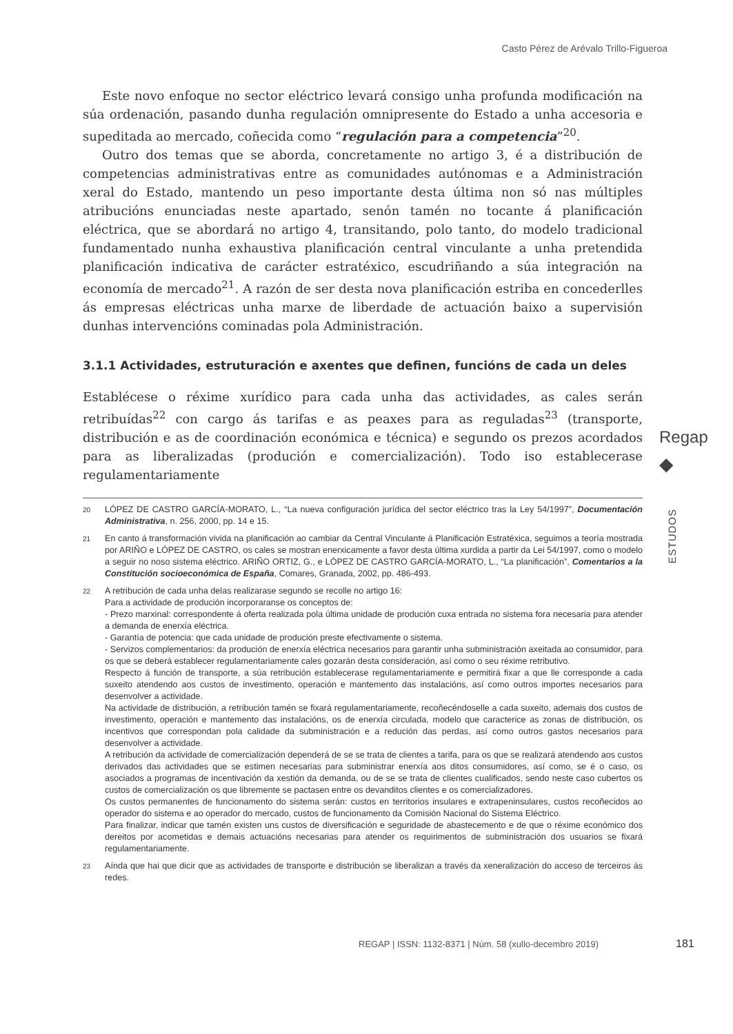Casto Pérez de Arévalo Trillo-Figueroa
Este novo enfoque no sector eléctrico levará consigo unha profunda modificación na súa ordenación, pasando dunha regulación omnipresente do Estado a unha accesoria e supeditada ao mercado, coñecida como “regulación para a competencia”<sup>20</sup>.
Outro dos temas que se aborda, concretamente no artigo 3, é a distribución de competencias administrativas entre as comunidades autónomas e a Administración xeral do Estado, mantendo un peso importante desta última non só nas múltiples atribucións enunciadas neste apartado, senón tamén no tocante á planificación eléctrica, que se abordará no artigo 4, transitando, polo tanto, do modelo tradicional fundamentado nunha exhaustiva planificación central vinculante a unha pretendida planificación indicativa de carácter estratéxico, escudriñando a súa integración na economía de mercado<sup>21</sup>. A razón de ser desta nova planificación estriba en concederlles ás empresas eléctricas unha marxe de liberdade de actuación baixo a supervisión dunhas intervencións cominadas pola Administración.
3.1.1 Actividades, estruturación e axentes que definen, funcións de cada un deles
Establécese o réxime xurídico para cada unha das actividades, as cales serán retribuídas<sup>22</sup> con cargo ás tarifas e as peaxes para as reguladas<sup>23</sup> (transporte, distribución e as de coordinación económica e técnica) e segundo os prezos acordados para as liberalizadas (produción e comercialización). Todo iso establecerase regulamentariamente
20 LÓPEZ DE CASTRO GARCÍA-MORATO, L., “La nueva configuración jurídica del sector eléctrico tras la Ley 54/1997”, Documentación Administrativa, n. 256, 2000, pp. 14 e 15.
21 En canto á transformación vivida na planificación ao cambiar da Central Vinculante á Planificación Estratéxica, seguimos a teoría mostrada por ARIÑO e LÓPEZ DE CASTRO, os cales se mostran enerxicamente a favor desta última xurdida a partir da Lei 54/1997, como o modelo a seguir no noso sistema eléctrico. ARIÑO ORTIZ, G., e LÓPEZ DE CASTRO GARCÍA-MORATO, L., “La planificación”, Comentarios a la Constitución socioeconómica de España, Comares, Granada, 2002, pp. 486-493.
22
A retribución de cada unha delas realizarase segundo se recolle no artigo 16:
Para a actividade de produción incorporaranse os conceptos de:
- Prezo marxinal: correspondente á oferta realizada pola última unidade de produción cuxa entrada no sistema fora necesaria para atender a demanda de enerxía eléctrica.
- Garantía de potencia: que cada unidade de produción preste efectivamente o sistema.
- Servizos complementarios: da produción de enerxía eléctrica necesarios para garantir unha subministración axeitada ao consumidor, para os que se deberá establecer regulamentariamente cales gozarán desta consideración, así como o seu réxime retributivo.
Respecto á función de transporte, a súa retribución establecerase regulamentariamente e permitirá fixar a que lle corresponde a cada suxeito atendendo aos custos de investimento, operación e mantemento das instalacións, así como outros importes necesarios para desenvolver a actividade.
Na actividade de distribución, a retribución tamén se fixará regulamentariamente, recoñecéndoselle a cada suxeito, ademais dos custos de investimento, operación e mantemento das instalacións, os de enerxía circulada, modelo que caracterice as zonas de distribución, os incentivos que correspondan pola calidade da subministración e a redución das perdas, así como outros gastos necesarios para desenvolver a actividade.
A retribución da actividade de comercialización dependerá de se se trata de clientes a tarifa, para os que se realizará atendendo aos custos derivados das actividades que se estimen necesarias para subministrar enerxía aos ditos consumidores, así como, se é o caso, os asociados a programas de incentivación da xestión da demanda, ou de se se trata de clientes cualificados, sendo neste caso cubertos os custos de comercialización os que libremente se pactasen entre os devanditos clientes e os comercializadores.
Os custos permanentes de funcionamento do sistema serán: custos en territorios insulares e extrapeninsulares, custos recoñecidos ao operador do sistema e ao operador do mercado, custos de funcionamento da Comisión Nacional do Sistema Eléctrico.
Para finalizar, indicar que tamén existen uns custos de diversificación e seguridade de abastecemento e de que o réxime económico dos dereitos por acometidas e demais actuacións necesarias para atender os requirimentos de subministración dos usuarios se fixará regulamentariamente.
23 Aínda que hai que dicir que as actividades de transporte e distribución se liberalizan a través da xeneralización do acceso de terceiros ás redes.
Regap
⯁
ESTUDOS
REGAP | ISSN: 1132-8371 | Núm. 58 (xullo-decembro 2019)
181